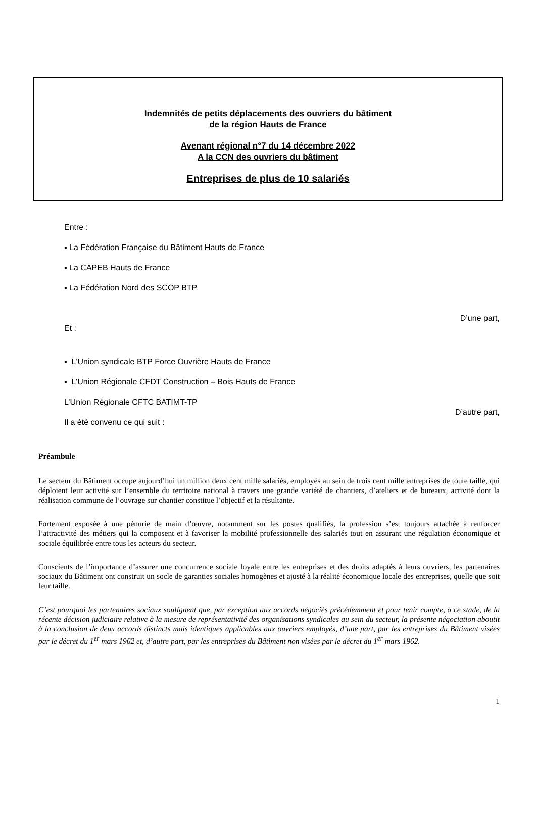Indemnités de petits déplacements des ouvriers du bâtiment
de la région Hauts de France
Avenant régional n°7 du 14 décembre 2022
A la CCN des ouvriers du bâtiment
Entreprises de plus de 10 salariés
Entre :
▪ La Fédération Française du Bâtiment Hauts de France
▪ La CAPEB Hauts de France
▪ La Fédération Nord des SCOP BTP
D’une part,
Et :
▪ L'Union syndicale BTP Force Ouvrière Hauts de France
▪ L’Union Régionale CFDT Construction – Bois Hauts de France
L’Union Régionale CFTC BATIMT-TP
D’autre part,
Il a été convenu ce qui suit :
Préambule
Le secteur du Bâtiment occupe aujourd’hui un million deux cent mille salariés, employés au sein de trois cent mille entreprises de toute taille, qui déploient leur activité sur l’ensemble du territoire national à travers une grande variété de chantiers, d’ateliers et de bureaux, activité dont la réalisation commune de l’ouvrage sur chantier constitue l’objectif et la résultante.
Fortement exposée à une pénurie de main d’œuvre, notamment sur les postes qualifiés, la profession s’est toujours attachée à renforcer l’attractivité des métiers qui la composent et à favoriser la mobilité professionnelle des salariés tout en assurant une régulation économique et sociale équilibrée entre tous les acteurs du secteur.
Conscients de l’importance d’assurer une concurrence sociale loyale entre les entreprises et des droits adaptés à leurs ouvriers, les partenaires sociaux du Bâtiment ont construit un socle de garanties sociales homogènes et ajusté à la réalité économique locale des entreprises, quelle que soit leur taille.
C’est pourquoi les partenaires sociaux soulignent que, par exception aux accords négociés précédemment et pour tenir compte, à ce stade, de la récente décision judiciaire relative à la mesure de représentativité des organisations syndicales au sein du secteur, la présente négociation aboutit à la conclusion de deux accords distincts mais identiques applicables aux ouvriers employés, d’une part, par les entreprises du Bâtiment visées par le décret du 1<sup>er</sup> mars 1962 et, d’autre part, par les entreprises du Bâtiment non visées par le décret du 1<sup>er</sup> mars 1962.
1